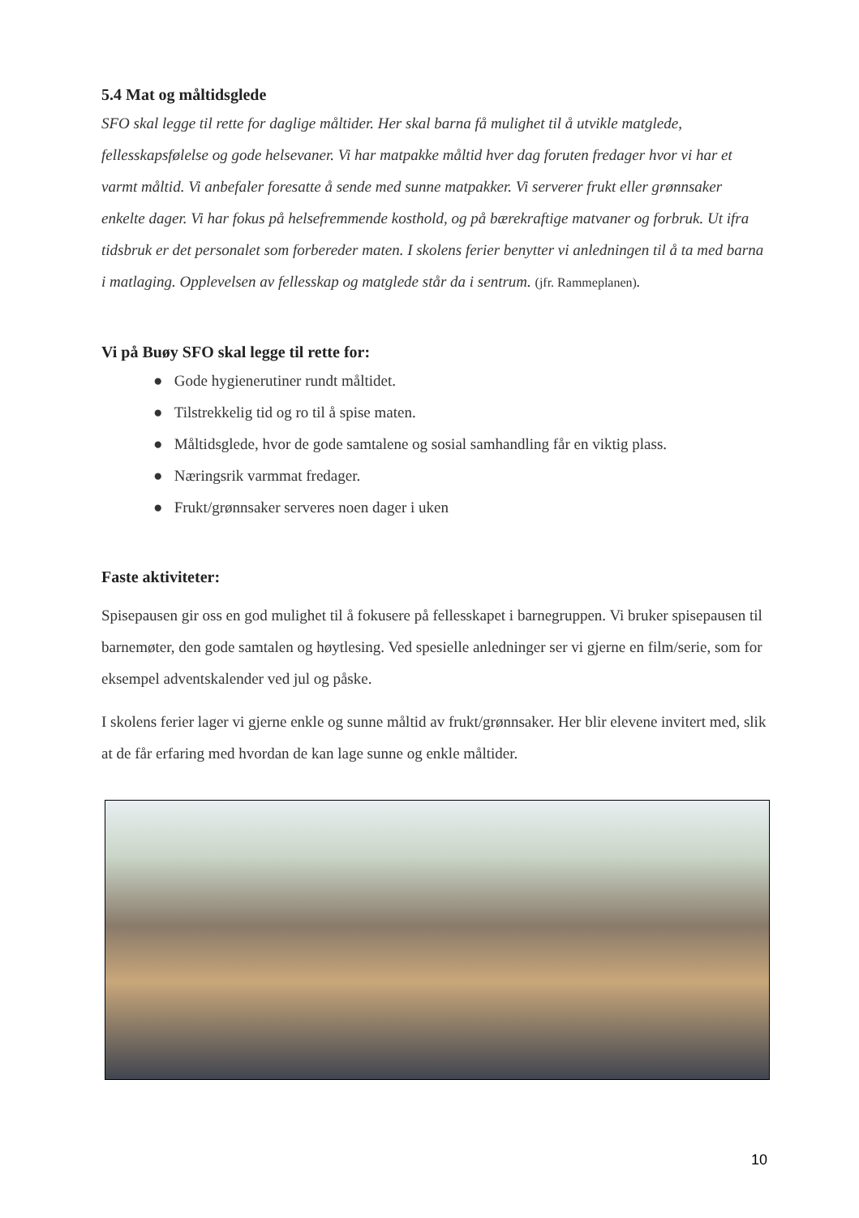5.4 Mat og måltidsglede
SFO skal legge til rette for daglige måltider. Her skal barna få mulighet til å utvikle matglede, fellesskapsfølelse og gode helsevaner. Vi har matpakke måltid hver dag foruten fredager hvor vi har et varmt måltid. Vi anbefaler foresatte å sende med sunne matpakker. Vi serverer frukt eller grønnsaker enkelte dager. Vi har fokus på helsefremmende kosthold, og på bærekraftige matvaner og forbruk. Ut ifra tidsbruk er det personalet som forbereder maten. I skolens ferier benytter vi anledningen til å ta med barna i matlaging. Opplevelsen av fellesskap og matglede står da i sentrum. (jfr. Rammeplanen).
Vi på Buøy SFO skal legge til rette for:
● Gode hygienerutiner rundt måltidet.
● Tilstrekkelig tid og ro til å spise maten.
● Måltidsglede, hvor de gode samtalene og sosial samhandling får en viktig plass.
● Næringsrik varmmat fredager.
● Frukt/grønnsaker serveres noen dager i uken
Faste aktiviteter:
Spisepausen gir oss en god mulighet til å fokusere på fellesskapet i barnegruppen. Vi bruker spisepausen til barnemøter, den gode samtalen og høytlesing. Ved spesielle anledninger ser vi gjerne en film/serie, som for eksempel adventskalender ved jul og påske.
I skolens ferier lager vi gjerne enkle og sunne måltid av frukt/grønnsaker. Her blir elevene invitert med, slik at de får erfaring med hvordan de kan lage sunne og enkle måltider.
10